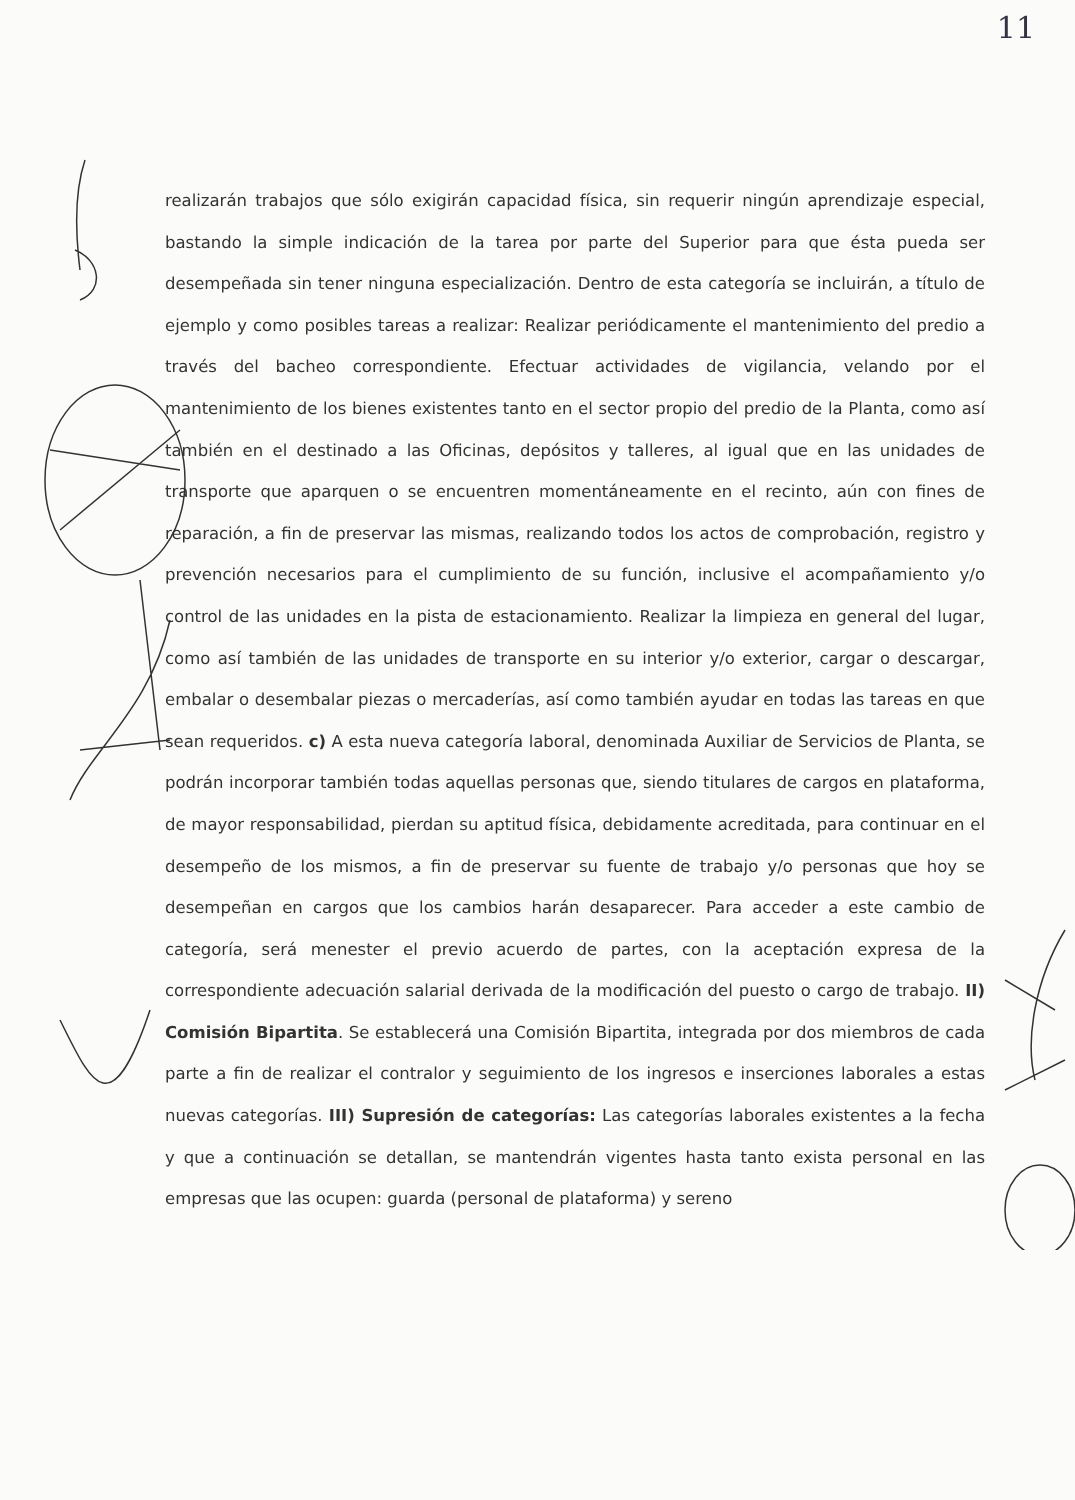11
realizarán trabajos que sólo exigirán capacidad física, sin requerir ningún aprendizaje especial, bastando la simple indicación de la tarea por parte del Superior para que ésta pueda ser desempeñada sin tener ninguna especialización. Dentro de esta categoría se incluirán, a título de ejemplo y como posibles tareas a realizar: Realizar periódicamente el mantenimiento del predio a través del bacheo correspondiente. Efectuar actividades de vigilancia, velando por el mantenimiento de los bienes existentes tanto en el sector propio del predio de la Planta, como así también en el destinado a las Oficinas, depósitos y talleres, al igual que en las unidades de transporte que aparquen o se encuentren momentáneamente en el recinto, aún con fines de reparación, a fin de preservar las mismas, realizando todos los actos de comprobación, registro y prevención necesarios para el cumplimiento de su función, inclusive el acompañamiento y/o control de las unidades en la pista de estacionamiento. Realizar la limpieza en general del lugar, como así también de las unidades de transporte en su interior y/o exterior, cargar o descargar, embalar o desembalar piezas o mercaderías, así como también ayudar en todas las tareas en que sean requeridos. c) A esta nueva categoría laboral, denominada Auxiliar de Servicios de Planta, se podrán incorporar también todas aquellas personas que, siendo titulares de cargos en plataforma, de mayor responsabilidad, pierdan su aptitud física, debidamente acreditada, para continuar en el desempeño de los mismos, a fin de preservar su fuente de trabajo y/o personas que hoy se desempeñan en cargos que los cambios harán desaparecer. Para acceder a este cambio de categoría, será menester el previo acuerdo de partes, con la aceptación expresa de la correspondiente adecuación salarial derivada de la modificación del puesto o cargo de trabajo. II) Comisión Bipartita. Se establecerá una Comisión Bipartita, integrada por dos miembros de cada parte a fin de realizar el contralor y seguimiento de los ingresos e inserciones laborales a estas nuevas categorías. III) Supresión de categorías: Las categorías laborales existentes a la fecha y que a continuación se detallan, se mantendrán vigentes hasta tanto exista personal en las empresas que las ocupen: guarda (personal de plataforma) y sereno